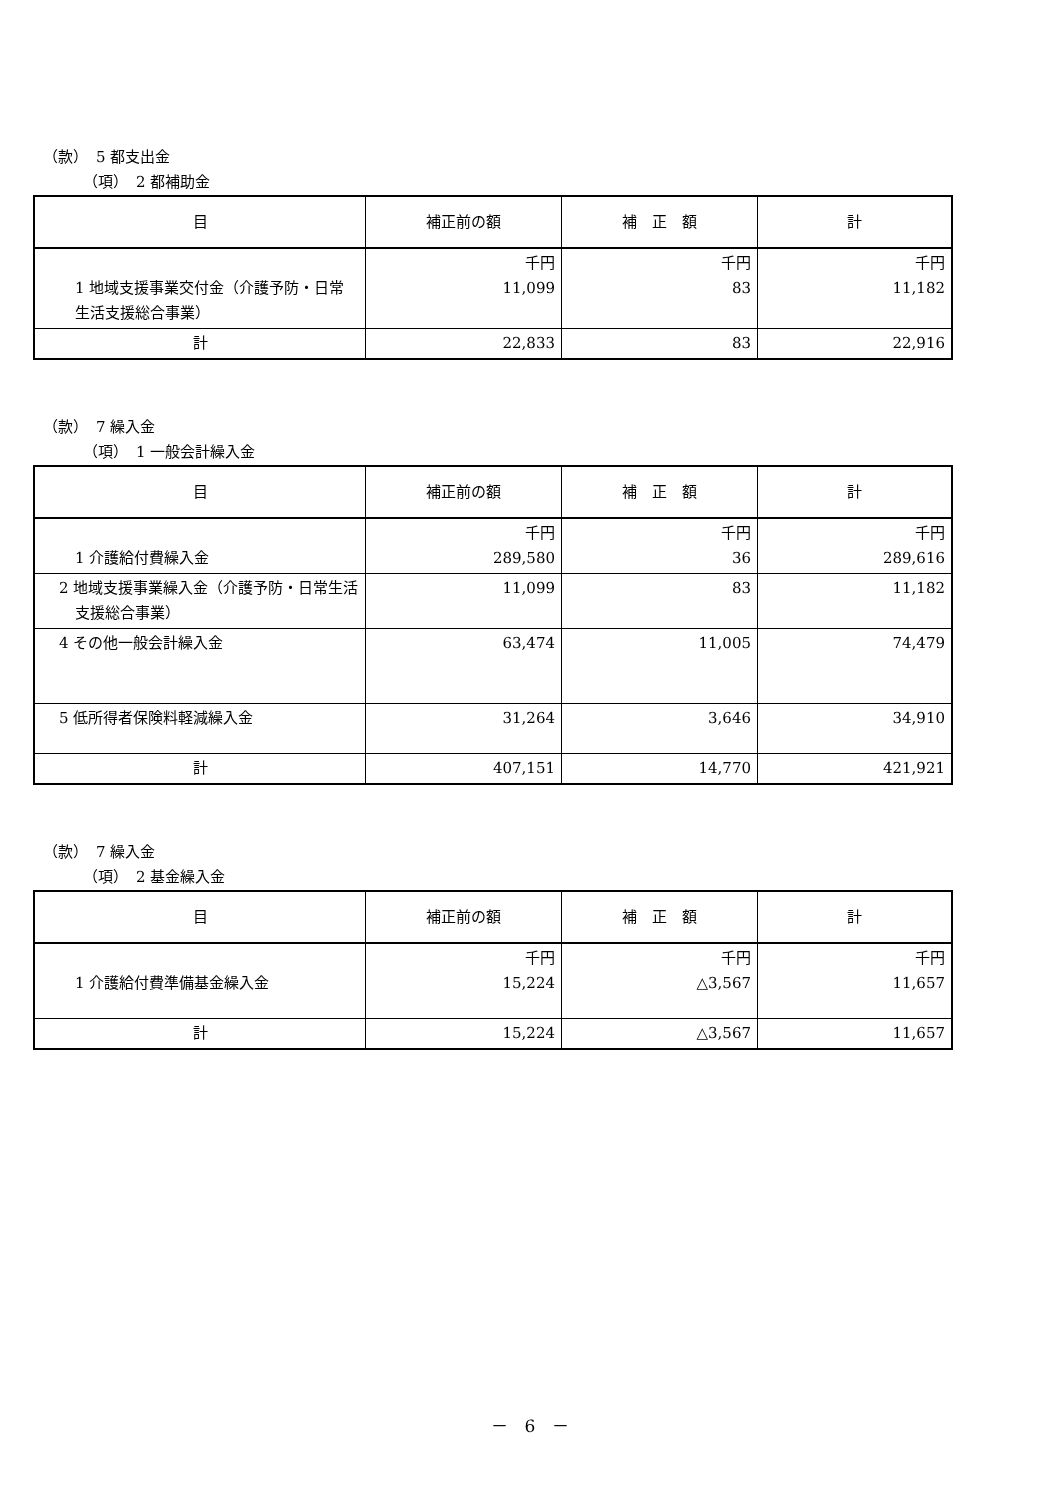（款）　5 都支出金
（項）　2 都補助金
| 目 | 補正前の額 | 補 正 額 | 計 |
| --- | --- | --- | --- |
| 1 地域支援事業交付金（介護予防・日常生活支援総合事業） | 千円 11,099 | 千円 83 | 千円 11,182 |
| 計 | 22,833 | 83 | 22,916 |
（款）　7 繰入金
（項）　1 一般会計繰入金
| 目 | 補正前の額 | 補 正 額 | 計 |
| --- | --- | --- | --- |
| 1 介護給付費繰入金 | 千円 289,580 | 千円 36 | 千円 289,616 |
| 2 地域支援事業繰入金（介護予防・日常生活支援総合事業） | 11,099 | 83 | 11,182 |
| 4 その他一般会計繰入金 | 63,474 | 11,005 | 74,479 |
| 5 低所得者保険料軽減繰入金 | 31,264 | 3,646 | 34,910 |
| 計 | 407,151 | 14,770 | 421,921 |
（款）　7 繰入金
（項）　2 基金繰入金
| 目 | 補正前の額 | 補 正 額 | 計 |
| --- | --- | --- | --- |
| 1 介護給付費準備基金繰入金 | 千円 15,224 | 千円 △3,567 | 千円 11,657 |
| 計 | 15,224 | △3,567 | 11,657 |
－　6　－